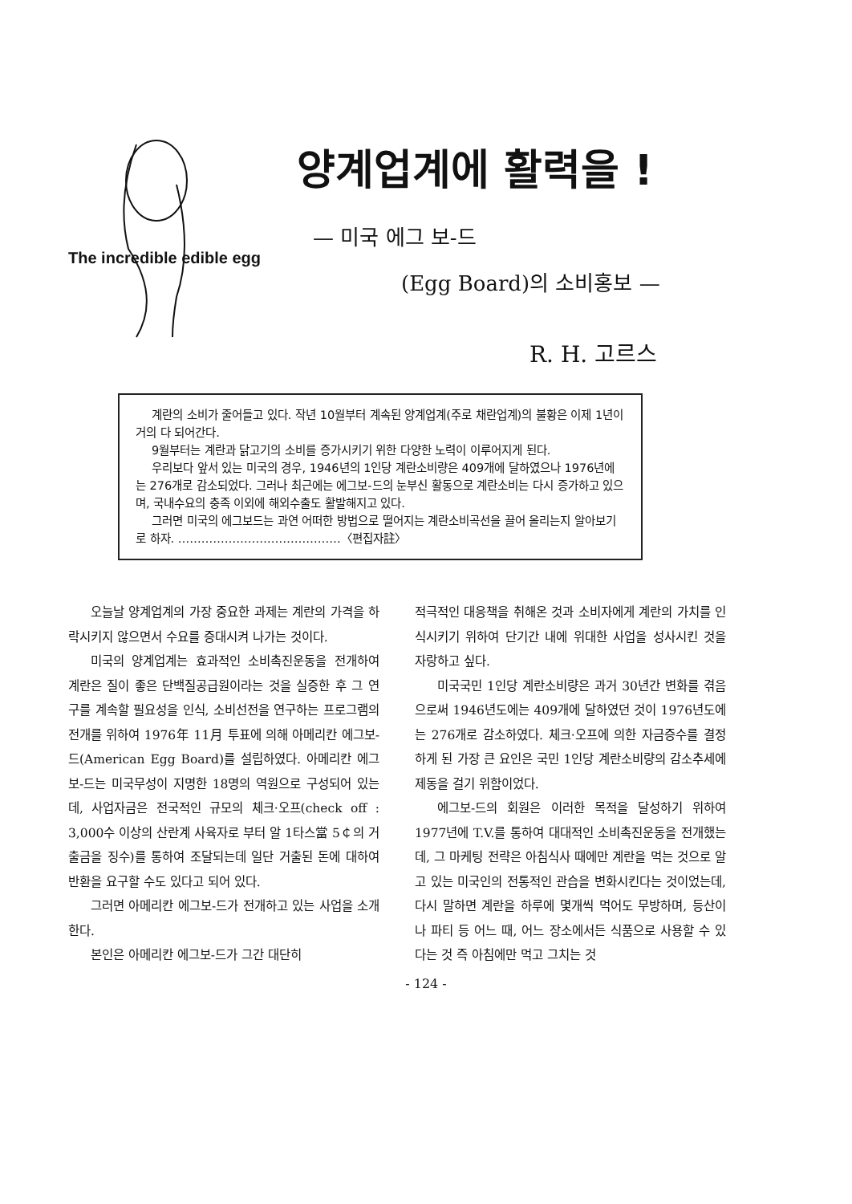The incredible edible egg
양계업계에 활력을 !
— 미국 에그 보-드
(Egg Board)의 소비홍보 —
R. H. 고르스
계란의 소비가 줄어들고 있다. 작년 10월부터 계속된 양계업계(주로 채란업계)의 불황은 이제 1년이 거의 다 되어간다.
9월부터는 계란과 닭고기의 소비를 증가시키기 위한 다양한 노력이 이루어지게 된다.
우리보다 앞서 있는 미국의 경우, 1946년의 1인당 계란소비량은 409개에 달하였으나 1976년에는 276개로 감소되었다. 그러나 최근에는 에그보-드의 눈부신 활동으로 계란소비는 다시 증가하고 있으며, 국내수요의 충족 이외에 해외수출도 활발해지고 있다.
그러면 미국의 에그보드는 과연 어떠한 방법으로 떨어지는 계란소비곡선을 끌어 올리는지 알아보기로 하자. ……………………………………〈편집자註〉
오늘날 양계업계의 가장 중요한 과제는 계란의 가격을 하락시키지 않으면서 수요를 증대시켜 나가는 것이다.
미국의 양계업계는 효과적인 소비촉진운동을 전개하여 계란은 질이 좋은 단백질공급원이라는 것을 실증한 후 그 연구를 계속할 필요성을 인식, 소비선전을 연구하는 프로그램의 전개를 위하여 1976年 11月 투표에 의해 아메리칸 에그보-드(American Egg Board)를 설립하였다. 아메리칸 에그보-드는 미국무성이 지명한 18명의 역원으로 구성되어 있는데, 사업자금은 전국적인 규모의 체크·오프(check off : 3,000수 이상의 산란계 사육자로 부터 알 1타스當 5￠의 거출금을 징수)를 통하여 조달되는데 일단 거출된 돈에 대하여 반환을 요구할 수도 있다고 되어 있다.
그러면 아메리칸 에그보-드가 전개하고 있는 사업을 소개한다.
본인은 아메리칸 에그보-드가 그간 대단히
적극적인 대응책을 취해온 것과 소비자에게 계란의 가치를 인식시키기 위하여 단기간 내에 위대한 사업을 성사시킨 것을 자랑하고 싶다.
미국국민 1인당 계란소비량은 과거 30년간 변화를 겪음으로써 1946년도에는 409개에 달하였던 것이 1976년도에는 276개로 감소하였다. 체크·오프에 의한 자금증수를 결정하게 된 가장 큰 요인은 국민 1인당 계란소비량의 감소추세에 제동을 걸기 위함이었다.
에그보-드의 회원은 이러한 목적을 달성하기 위하여 1977년에 T.V.를 통하여 대대적인 소비촉진운동을 전개했는데, 그 마케팅 전략은 아침식사 때에만 계란을 먹는 것으로 알고 있는 미국인의 전통적인 관습을 변화시킨다는 것이었는데, 다시 말하면 계란을 하루에 몇개씩 먹어도 무방하며, 등산이나 파티 등 어느 때, 어느 장소에서든 식품으로 사용할 수 있다는 것 즉 아침에만 먹고 그치는 것
- 124 -